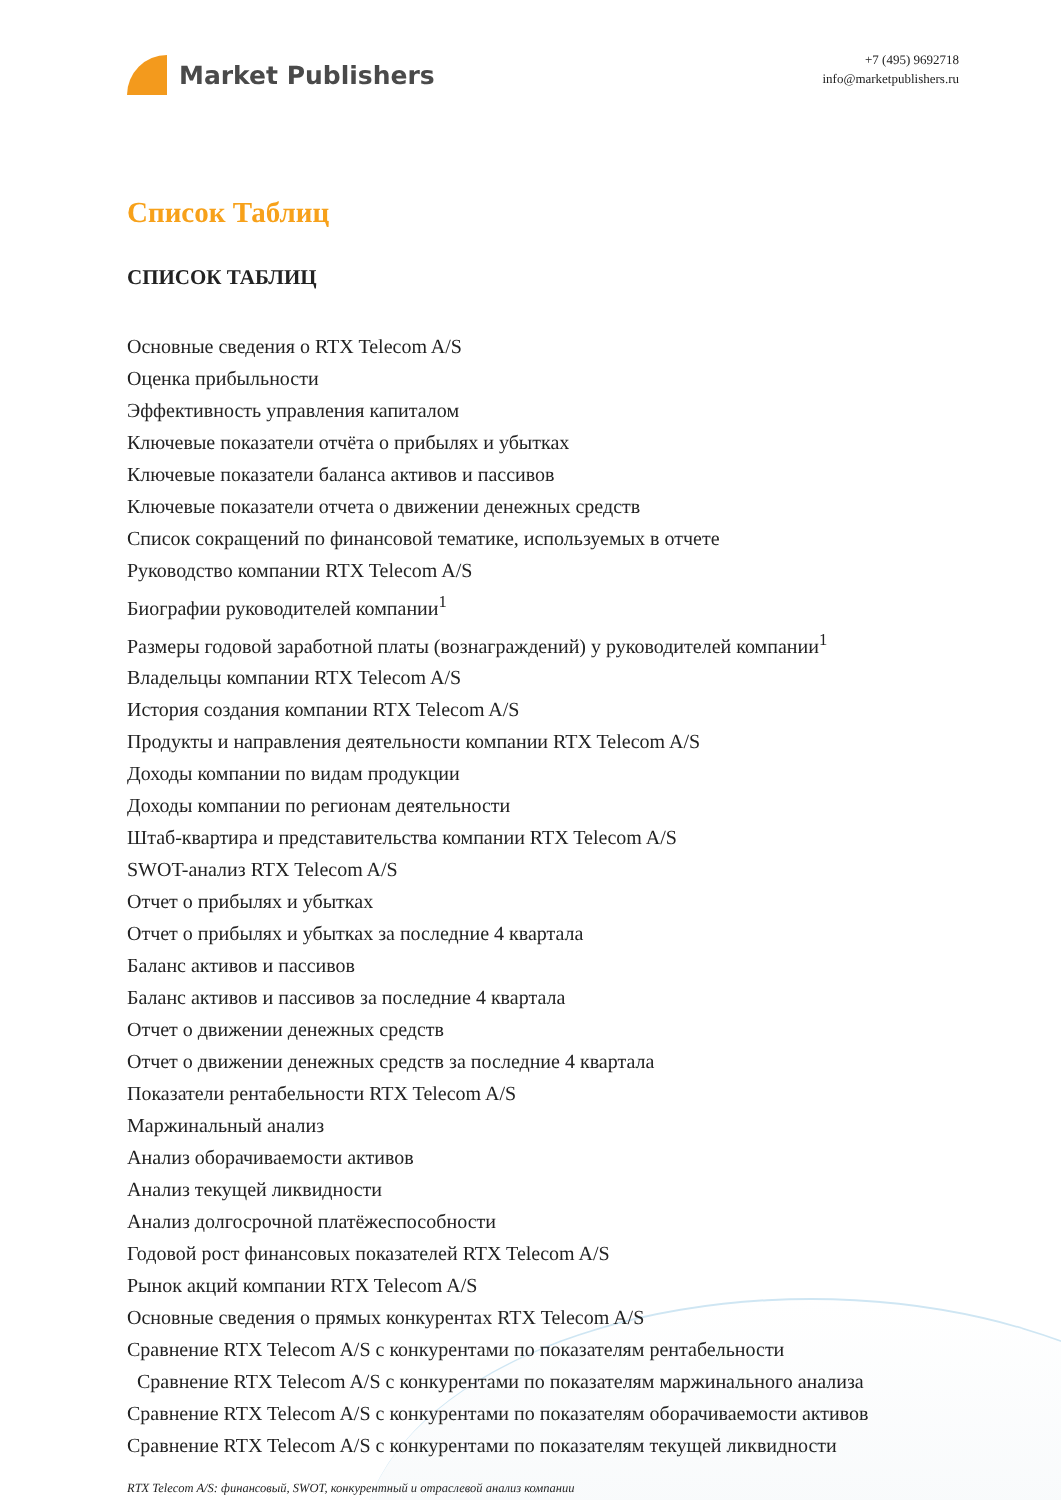Market Publishers
+7 (495) 9692718
info@marketpublishers.ru
Список Таблиц
СПИСОК ТАБЛИЦ
Основные сведения о RTX Telecom A/S
Оценка прибыльности
Эффективность управления капиталом
Ключевые показатели отчёта о прибылях и убытках
Ключевые показатели баланса активов и пассивов
Ключевые показатели отчета о движении денежных средств
Список сокращений по финансовой тематике, используемых в отчете
Руководство компании RTX Telecom A/S
Биографии руководителей компании<sup>1</sup>
Размеры годовой заработной платы (вознаграждений) у руководителей компании<sup>1</sup>
Владельцы компании RTX Telecom A/S
История создания компании RTX Telecom A/S
Продукты и направления деятельности компании RTX Telecom A/S
Доходы компании по видам продукции
Доходы компании по регионам деятельности
Штаб-квартира и представительства компании RTX Telecom A/S
SWOT-анализ RTX Telecom A/S
Отчет о прибылях и убытках
Отчет о прибылях и убытках за последние 4 квартала
Баланс активов и пассивов
Баланс активов и пассивов за последние 4 квартала
Отчет о движении денежных средств
Отчет о движении денежных средств за последние 4 квартала
Показатели рентабельности RTX Telecom A/S
Маржинальный анализ
Анализ оборачиваемости активов
Анализ текущей ликвидности
Анализ долгосрочной платёжеспособности
Годовой рост финансовых показателей RTX Telecom A/S
Рынок акций компании RTX Telecom A/S
Основные сведения о прямых конкурентах RTX Telecom A/S
Сравнение RTX Telecom A/S с конкурентами по показателям рентабельности
Сравнение RTX Telecom A/S с конкурентами по показателям маржинального анализа
Сравнение RTX Telecom A/S с конкурентами по показателям оборачиваемости активов
Сравнение RTX Telecom A/S с конкурентами по показателям текущей ликвидности
RTX Telecom A/S: финансовый, SWOT, конкурентный и отраслевой анализ компании